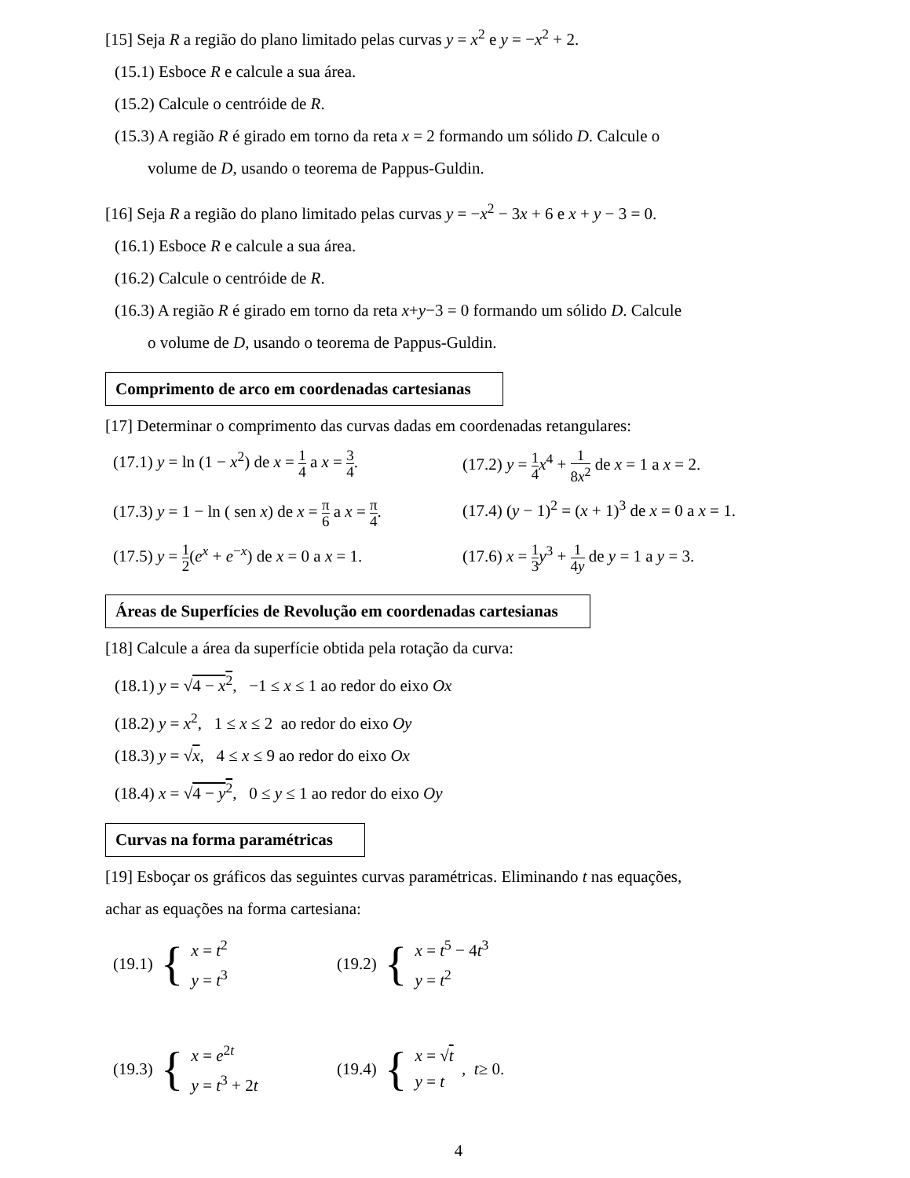[15] Seja R a região do plano limitado pelas curvas y = x<sup>2</sup> e y = −x<sup>2</sup> + 2.
(15.1) Esboce R e calcule a sua área.
(15.2) Calcule o centróide de R.
(15.3) A região R é girado em torno da reta x = 2 formando um sólido D. Calcule o
volume de D, usando o teorema de Pappus-Guldin.
[16] Seja R a região do plano limitado pelas curvas y = −x<sup>2</sup> − 3x + 6 e x + y − 3 = 0.
(16.1) Esboce R e calcule a sua área.
(16.2) Calcule o centróide de R.
(16.3) A região R é girado em torno da reta x+y−3 = 0 formando um sólido D. Calcule
o volume de D, usando o teorema de Pappus-Guldin.
Comprimento de arco em coordenadas cartesianas
[17] Determinar o comprimento das curvas dadas em coordenadas retangulares:
(17.1) y = ln (1 − x<sup>2</sup>) de x = 1 4 a x = 3 4.
(17.2) y = 1 4 x<sup>4</sup> + 1 8x<sup>2</sup> de x = 1 a x = 2.
(17.3) y = 1 − ln ( sen x) de x = π 6 a x = π 4.
(17.4) (y − 1)<sup>2</sup> = (x + 1)<sup>3</sup> de x = 0 a x = 1.
(17.5) y = 1 2(e<sup>x</sup> + e<sup>−x</sup>) de x = 0 a x = 1.
(17.6) x = 1 3 y<sup>3</sup> + 1 4y de y = 1 a y = 3.
Áreas de Superfícies de Revolução em coordenadas cartesianas
[18] Calcule a área da superfície obtida pela rotação da curva:
(18.1) y = √4 − x<sup>2</sup>, −1 ≤ x ≤ 1 ao redor do eixo Ox
(18.2) y = x<sup>2</sup>, 1 ≤ x ≤ 2 ao redor do eixo Oy
(18.3) y = √x, 4 ≤ x ≤ 9 ao redor do eixo Ox
(18.4) x = √4 − y<sup>2</sup>, 0 ≤ y ≤ 1 ao redor do eixo Oy
Curvas na forma paramétricas
[19] Esboçar os gráficos das seguintes curvas paramétricas. Eliminando t nas equações,
achar as equações na forma cartesiana:
(19.1) {
x = t<sup>2</sup>
y = t<sup>3</sup>
(19.2) {
x = t<sup>5</sup> − 4t<sup>3</sup>
y = t<sup>2</sup>
(19.3) {
x = e<sup>2t</sup>
y = t<sup>3</sup> + 2t
(19.4) {
x = √t
y = t
, t ≥ 0.
4